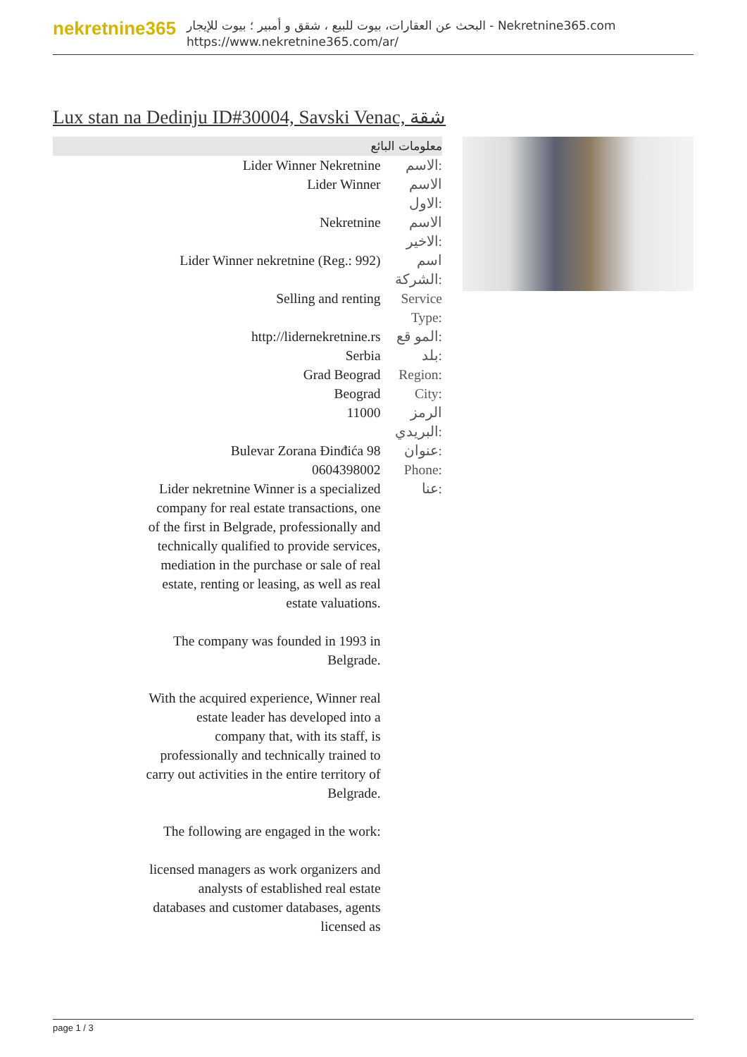nekretnine365
البحث عن العقارات، بيوت للبيع ، شقق و أمبير ؛ بيوت للإيجار - Nekretnine365.com
https://www.nekretnine365.com/ar/
Lux stan na Dedinju ID#30004, Savski Venac, شقة
معلومات البائع
| Lider Winner Nekretnine | الاسم: |
| Lider Winner | الاسم الاول: |
| Nekretnine | الاسم الاخير: |
| Lider Winner nekretnine (Reg.: 992) | اسم الشركة: |
| Selling and renting | Service Type: |
| http://lidernekretnine.rs | المو قع: |
| Serbia | بلد: |
| Grad Beograd | Region: |
| Beograd | City: |
| 11000 | الرمز البريدي: |
| Bulevar Zorana Đinđića 98 | عنوان: |
| 0604398002 | Phone: |
| Lider nekretnine Winner is a specialized company for real estate transactions, one of the first in Belgrade, professionally and technically qualified to provide services, mediation in the purchase or sale of real estate, renting or leasing, as well as real estate valuations. The company was founded in 1993 in Belgrade. With the acquired experience, Winner real estate leader has developed into a company that, with its staff, is professionally and technically trained to carry out activities in the entire territory of Belgrade. The following are engaged in the work: licensed managers as work organizers and analysts of established real estate databases and customer databases, agents licensed as | عنا: |
page 1 / 3